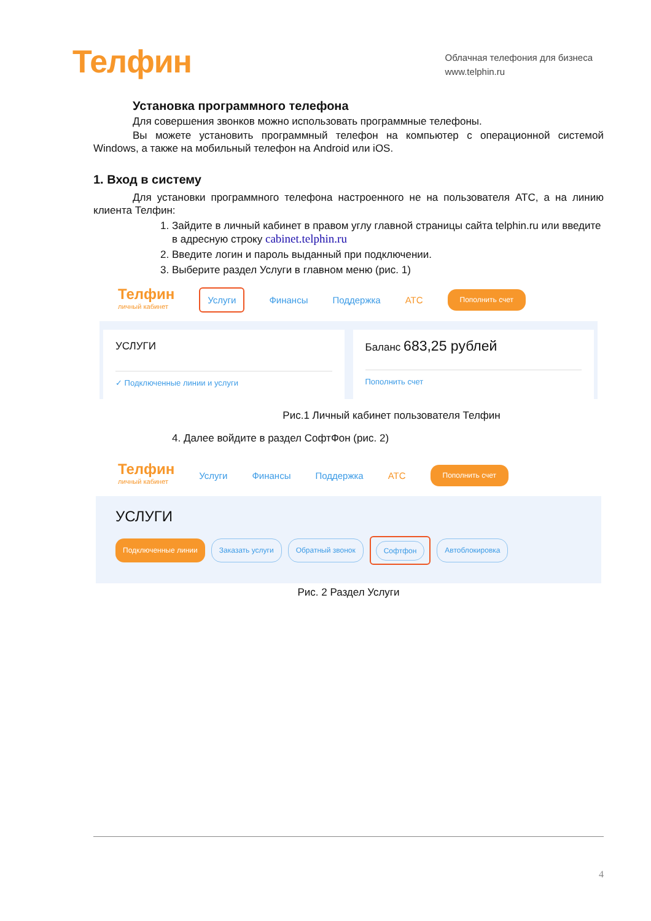Телфин
Облачная телефония для бизнеса
www.telphin.ru
Установка программного телефона
Для совершения звонков можно использовать программные телефоны.
Вы можете установить программный телефон на компьютер с операционной системой Windows, а также на мобильный телефон на Android или iOS.
1. Вход в систему
Для установки программного телефона настроенного не на пользователя АТС, а на линию клиента Телфин:
1. Зайдите в личный кабинет в правом углу главной страницы сайта telphin.ru или введите в адресную строку cabinet.telphin.ru
2. Введите логин и пароль выданный при подключении.
3. Выберите раздел Услуги в главном меню (рис. 1)
Телфин
личный кабинет
Услуги Финансы Поддержка АТС Пополнить счет
УСЛУГИ
✓ Подключенные линии и услуги
Баланс 683,25 рублей
Пополнить счет
Рис.1 Личный кабинет пользователя Телфин
4. Далее войдите в раздел СофтФон (рис. 2)
Телфин
личный кабинет
Услуги Финансы Поддержка АТС Пополнить счет
УСЛУГИ
Подключенные линии Заказать услуги Обратный звонок Софтфон Автоблокировка
Рис. 2 Раздел Услуги
4